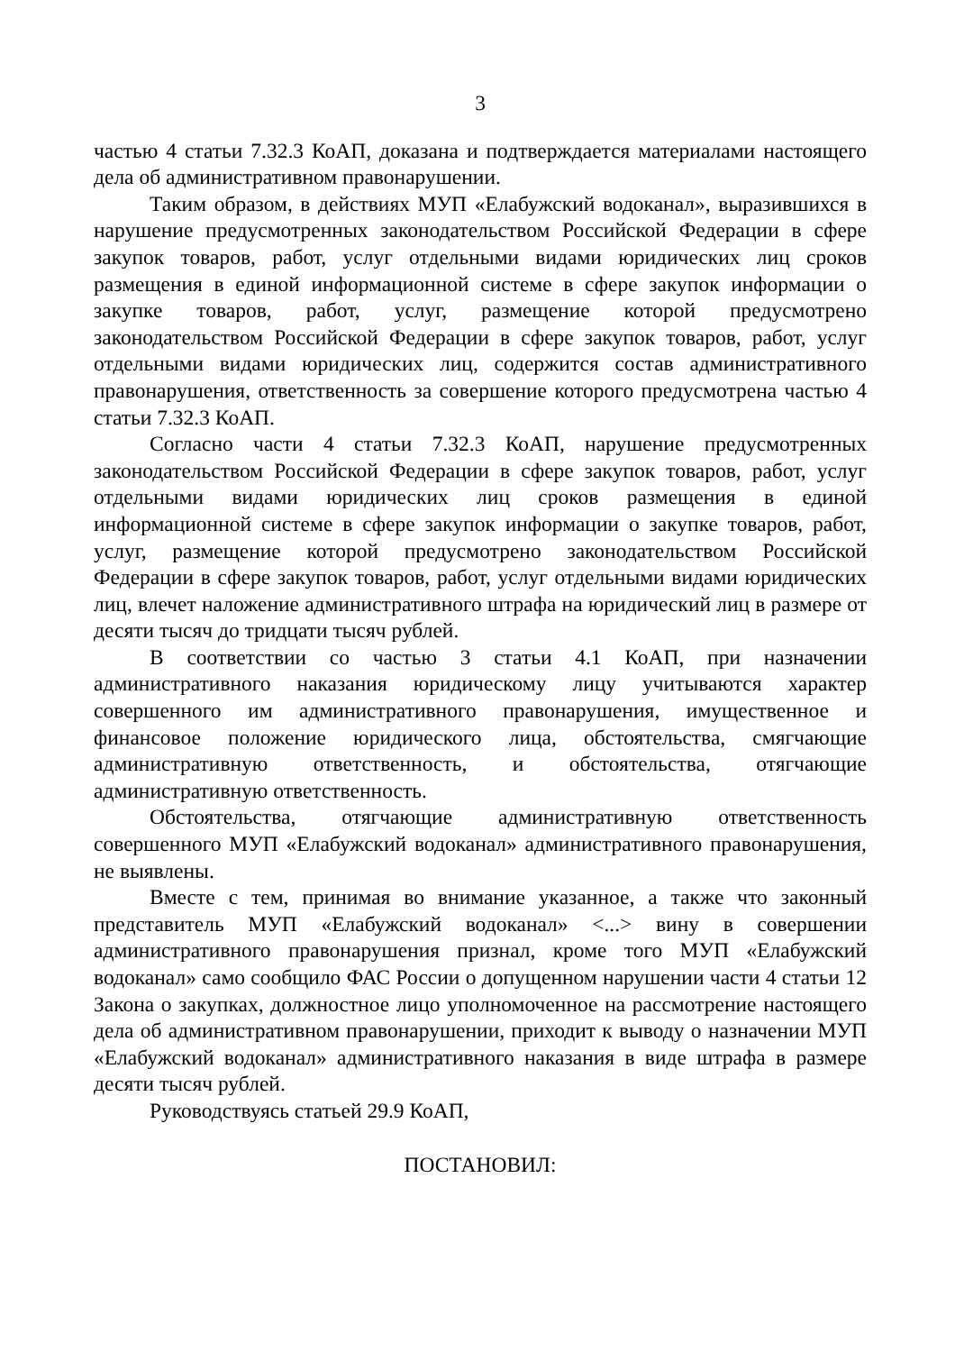3
частью 4 статьи 7.32.3 КоАП, доказана и подтверждается материалами настоящего дела об административном правонарушении.
Таким образом, в действиях МУП «Елабужский водоканал», выразившихся в нарушение предусмотренных законодательством Российской Федерации в сфере закупок товаров, работ, услуг отдельными видами юридических лиц сроков размещения в единой информационной системе в сфере закупок информации о закупке товаров, работ, услуг, размещение которой предусмотрено законодательством Российской Федерации в сфере закупок товаров, работ, услуг отдельными видами юридических лиц, содержится состав административного правонарушения, ответственность за совершение которого предусмотрена частью 4 статьи 7.32.3 КоАП.
Согласно части 4 статьи 7.32.3 КоАП, нарушение предусмотренных законодательством Российской Федерации в сфере закупок товаров, работ, услуг отдельными видами юридических лиц сроков размещения в единой информационной системе в сфере закупок информации о закупке товаров, работ, услуг, размещение которой предусмотрено законодательством Российской Федерации в сфере закупок товаров, работ, услуг отдельными видами юридических лиц, влечет наложение административного штрафа на юридический лиц в размере от десяти тысяч до тридцати тысяч рублей.
В соответствии со частью 3 статьи 4.1 КоАП, при назначении административного наказания юридическому лицу учитываются характер совершенного им административного правонарушения, имущественное и финансовое положение юридического лица, обстоятельства, смягчающие административную ответственность, и обстоятельства, отягчающие административную ответственность.
Обстоятельства, отягчающие административную ответственность совершенного МУП «Елабужский водоканал» административного правонарушения, не выявлены.
Вместе с тем, принимая во внимание указанное, а также что законный представитель МУП «Елабужский водоканал» <...> вину в совершении административного правонарушения признал, кроме того МУП «Елабужский водоканал» само сообщило ФАС России о допущенном нарушении части 4 статьи 12 Закона о закупках, должностное лицо уполномоченное на рассмотрение настоящего дела об административном правонарушении, приходит к выводу о назначении МУП «Елабужский водоканал» административного наказания в виде штрафа в размере десяти тысяч рублей.
Руководствуясь статьей 29.9 КоАП,
ПОСТАНОВИЛ: